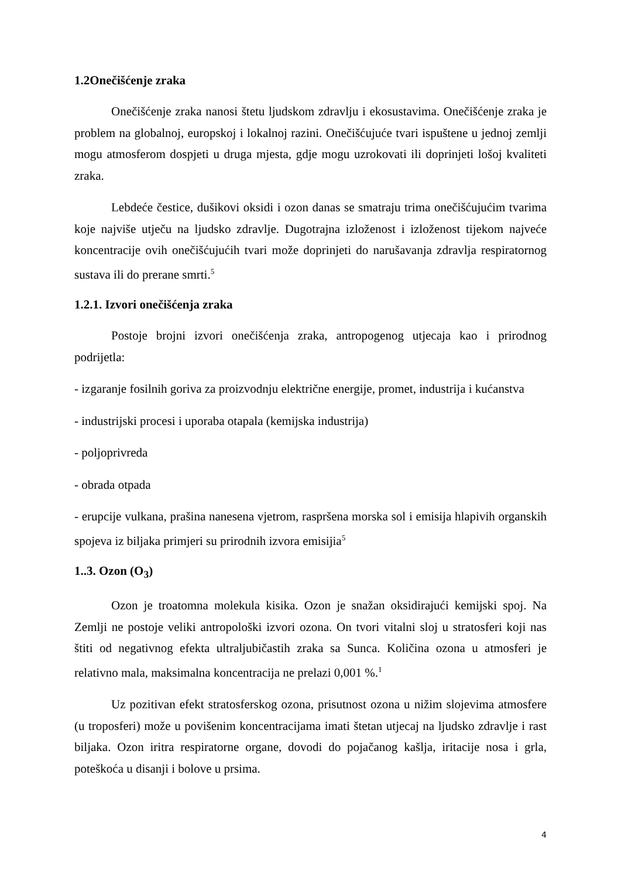1.2Onečišćenje zraka
Onečišćenje zraka nanosi štetu ljudskom zdravlju i ekosustavima. Onečišćenje zraka je problem na globalnoj, europskoj i lokalnoj razini. Onečišćujuće tvari ispuštene u jednoj zemlji mogu atmosferom dospjeti u druga mjesta, gdje mogu uzrokovati ili doprinjeti lošoj kvaliteti zraka.
Lebdeće čestice, dušikovi oksidi i ozon danas se smatraju trima onečišćujućim tvarima koje najviše utječu na ljudsko zdravlje. Dugotrajna izloženost i izloženost tijekom najveće koncentracije ovih onečišćujućih tvari može doprinjeti do narušavanja zdravlja respiratornog sustava ili do prerane smrti.<sup>5</sup>
1.2.1. Izvori onečišćenja zraka
Postoje brojni izvori onečišćenja zraka, antropogenog utjecaja kao i prirodnog podrijetla:
- izgaranje fosilnih goriva za proizvodnju električne energije, promet, industrija i kućanstva
- industrijski procesi i uporaba otapala (kemijska industrija)
- poljoprivreda
- obrada otpada
- erupcije vulkana, prašina nanesena vjetrom, raspršena morska sol i emisija hlapivih organskih spojeva iz biljaka primjeri su prirodnih izvora emisijia<sup>5</sup>
1..3. Ozon (O<sub>3</sub>)
Ozon je troatomna molekula kisika. Ozon je snažan oksidirajući kemijski spoj. Na Zemlji ne postoje veliki antropološki izvori ozona. On tvori vitalni sloj u stratosferi koji nas štiti od negativnog efekta ultraljubičastih zraka sa Sunca. Količina ozona u atmosferi je relativno mala, maksimalna koncentracija ne prelazi 0,001 %.<sup>1</sup>
Uz pozitivan efekt stratosferskog ozona, prisutnost ozona u nižim slojevima atmosfere (u troposferi) može u povišenim koncentracijama imati štetan utjecaj na ljudsko zdravlje i rast biljaka. Ozon iritra respiratorne organe, dovodi do pojačanog kašlja, iritacije nosa i grla, poteškoća u disanji i bolove u prsima.
4